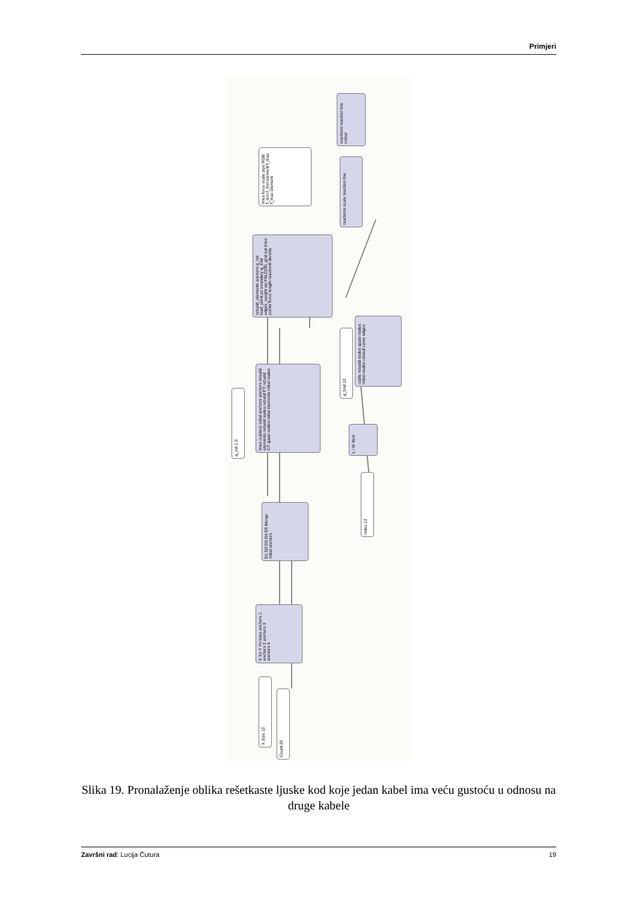Primjeri
reactions reaction line colour
lines force scale pipe RGB f_min f_min element f_max f_max element
reactions scale reaction line
rebuild_elements anchors q_init load_point pz boundary q_bnd edges_weight uw FALCON_grid out lines points force length reactions density
cable rebuild nodes quasi nodes initial nodes closed curve edges
q_bnd 10
q_init 1.0
lines (cables) initial anchors anchors rebuild elements rebuild nodes rebuild PT rebuild CT quasi nodes initial elements initial nodes
L i W Item
index 12
D1 D2 D3 D4 D5 Merge initial anchors
X Xn Y Yn lines anchors 1 anchors 2 anchors 3 anchors 4
X Size 12
Count 20
Slika 19. Pronalaženje oblika rešetkaste ljuske kod koje jedan kabel ima veću gustoću u odnosu na druge kabele
Završni rad: Lucija Čutura 19